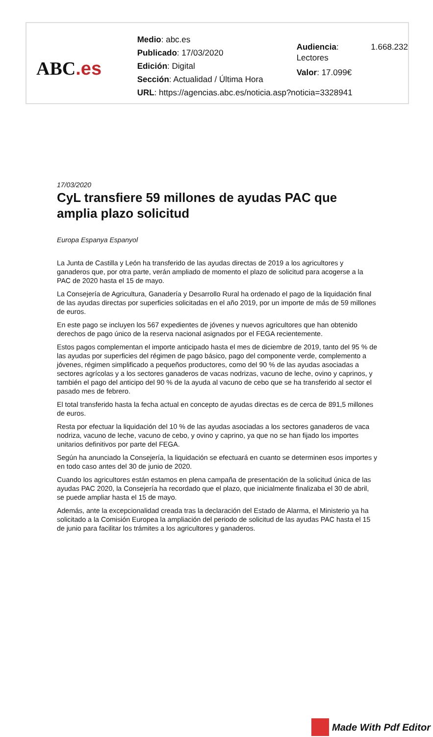ABC.es
Medio: abc.es
Publicado: 17/03/2020
Edición: Digital
Sección: Actualidad / Última Hora
URL: https://agencias.abc.es/noticia.asp?noticia=3328941
Audiencia:
Lectores 1.668.232
Valor: 17.099€
17/03/2020
CyL transfiere 59 millones de ayudas PAC que amplia plazo solicitud
Europa Espanya Espanyol
La Junta de Castilla y León ha transferido de las ayudas directas de 2019 a los agricultores y ganaderos que, por otra parte, verán ampliado de momento el plazo de solicitud para acogerse a la PAC de 2020 hasta el 15 de mayo.
La Consejería de Agricultura, Ganadería y Desarrollo Rural ha ordenado el pago de la liquidación final de las ayudas directas por superficies solicitadas en el año 2019, por un importe de más de 59 millones de euros.
En este pago se incluyen los 567 expedientes de jóvenes y nuevos agricultores que han obtenido derechos de pago único de la reserva nacional asignados por el FEGA recientemente.
Estos pagos complementan el importe anticipado hasta el mes de diciembre de 2019, tanto del 95 % de las ayudas por superficies del régimen de pago básico, pago del componente verde, complemento a jóvenes, régimen simplificado a pequeños productores, como del 90 % de las ayudas asociadas a sectores agrícolas y a los sectores ganaderos de vacas nodrizas, vacuno de leche, ovino y caprinos, y también el pago del anticipo del 90 % de la ayuda al vacuno de cebo que se ha transferido al sector el pasado mes de febrero.
El total transferido hasta la fecha actual en concepto de ayudas directas es de cerca de 891,5 millones de euros.
Resta por efectuar la liquidación del 10 % de las ayudas asociadas a los sectores ganaderos de vaca nodriza, vacuno de leche, vacuno de cebo, y ovino y caprino, ya que no se han fijado los importes unitarios definitivos por parte del FEGA.
Según ha anunciado la Consejería, la liquidación se efectuará en cuanto se determinen esos importes y en todo caso antes del 30 de junio de 2020.
Cuando los agricultores están estamos en plena campaña de presentación de la solicitud única de las ayudas PAC 2020, la Consejería ha recordado que el plazo, que inicialmente finalizaba el 30 de abril, se puede ampliar hasta el 15 de mayo.
Además, ante la excepcionalidad creada tras la declaración del Estado de Alarma, el Ministerio ya ha solicitado a la Comisión Europea la ampliación del periodo de solicitud de las ayudas PAC hasta el 15 de junio para facilitar los trámites a los agricultores y ganaderos.
Made With Pdf Editor